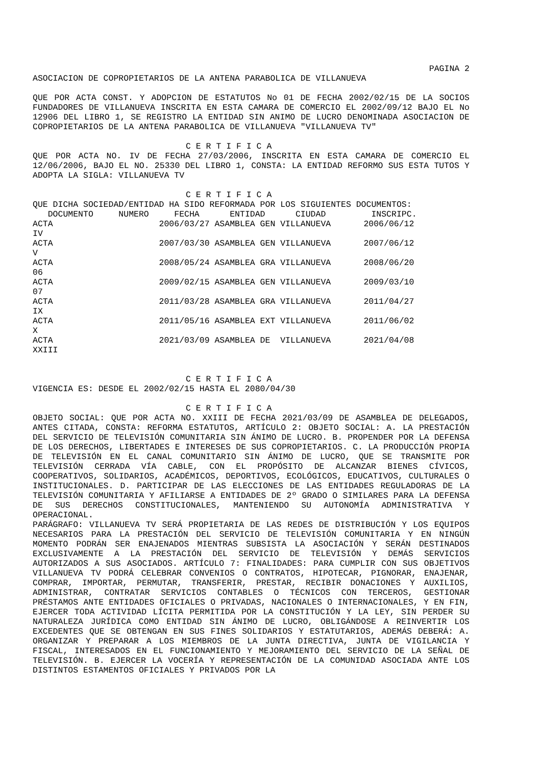PAGINA 2
ASOCIACION DE COPROPIETARIOS DE LA ANTENA PARABOLICA DE VILLANUEVA
QUE POR ACTA CONST. Y ADOPCION DE ESTATUTOS No 01 DE FECHA 2002/02/15 DE LA SOCIOS FUNDADORES DE VILLANUEVA INSCRITA EN ESTA CAMARA DE COMERCIO EL 2002/09/12 BAJO EL No 12906 DEL LIBRO 1, SE REGISTRO LA ENTIDAD SIN ANIMO DE LUCRO DENOMINADA ASOCIACION DE COPROPIETARIOS DE LA ANTENA PARABOLICA DE VILLANUEVA "VILLANUEVA TV"
C E R T I F I C A
QUE POR ACTA NO. IV DE FECHA 27/03/2006, INSCRITA EN ESTA CAMARA DE COMERCIO EL 12/06/2006, BAJO EL NO. 25330 DEL LIBRO 1, CONSTA: LA ENTIDAD REFORMO SUS ESTA TUTOS Y ADOPTA LA SIGLA: VILLANUEVA TV
C E R T I F I C A
QUE DICHA SOCIEDAD/ENTIDAD HA SIDO REFORMADA POR LOS SIGUIENTES DOCUMENTOS:
| DOCUMENTO | NUMERO FECHA ENTIDAD CIUDAD INSCRIPC. | |
| --- | --- | --- |
| ACTA IV | 2006/03/27 ASAMBLEA GEN VILLANUEVA | 2006/06/12 |
| ACTA V | 2007/03/30 ASAMBLEA GEN VILLANUEVA | 2007/06/12 |
| ACTA 06 | 2008/05/24 ASAMBLEA GRA VILLANUEVA | 2008/06/20 |
| ACTA 07 | 2009/02/15 ASAMBLEA GEN VILLANUEVA | 2009/03/10 |
| ACTA IX | 2011/03/28 ASAMBLEA GRA VILLANUEVA | 2011/04/27 |
| ACTA X | 2011/05/16 ASAMBLEA EXT VILLANUEVA | 2011/06/02 |
| ACTA XXIII | 2021/03/09 ASAMBLEA DE VILLANUEVA | 2021/04/08 |
C E R T I F I C A
VIGENCIA ES: DESDE EL 2002/02/15 HASTA EL 2080/04/30
C E R T I F I C A
OBJETO SOCIAL: QUE POR ACTA NO. XXIII DE FECHA 2021/03/09 DE ASAMBLEA DE DELEGADOS, ANTES CITADA, CONSTA: REFORMA ESTATUTOS, ARTÍCULO 2: OBJETO SOCIAL: A. LA PRESTACIÓN DEL SERVICIO DE TELEVISIÓN COMUNITARIA SIN ÁNIMO DE LUCRO. B. PROPENDER POR LA DEFENSA DE LOS DERECHOS, LIBERTADES E INTERESES DE SUS COPROPIETARIOS. C. LA PRODUCCIÓN PROPIA DE TELEVISIÓN EN EL CANAL COMUNITARIO SIN ÁNIMO DE LUCRO, QUE SE TRANSMITE POR TELEVISIÓN CERRADA VÍA CABLE, CON EL PROPÓSITO DE ALCANZAR BIENES CÍVICOS, COOPERATIVOS, SOLIDARIOS, ACADÉMICOS, DEPORTIVOS, ECOLÓGICOS, EDUCATIVOS, CULTURALES O INSTITUCIONALES. D. PARTICIPAR DE LAS ELECCIONES DE LAS ENTIDADES REGULADORAS DE LA TELEVISIÓN COMUNITARIA Y AFILIARSE A ENTIDADES DE 2º GRADO O SIMILARES PARA LA DEFENSA DE SUS DERECHOS CONSTITUCIONALES, MANTENIENDO SU AUTONOMÍA ADMINISTRATIVA Y OPERACIONAL.
PARÁGRAFO: VILLANUEVA TV SERÁ PROPIETARIA DE LAS REDES DE DISTRIBUCIÓN Y LOS EQUIPOS NECESARIOS PARA LA PRESTACIÓN DEL SERVICIO DE TELEVISIÓN COMUNITARIA Y EN NINGÚN MOMENTO PODRÁN SER ENAJENADOS MIENTRAS SUBSISTA LA ASOCIACIÓN Y SERÁN DESTINADOS EXCLUSIVAMENTE A LA PRESTACIÓN DEL SERVICIO DE TELEVISIÓN Y DEMÁS SERVICIOS AUTORIZADOS A SUS ASOCIADOS. ARTÍCULO 7: FINALIDADES: PARA CUMPLIR CON SUS OBJETIVOS VILLANUEVA TV PODRÁ CELEBRAR CONVENIOS O CONTRATOS, HIPOTECAR, PIGNORAR, ENAJENAR, COMPRAR, IMPORTAR, PERMUTAR, TRANSFERIR, PRESTAR, RECIBIR DONACIONES Y AUXILIOS, ADMINISTRAR, CONTRATAR SERVICIOS CONTABLES O TÉCNICOS CON TERCEROS, GESTIONAR PRÉSTAMOS ANTE ENTIDADES OFICIALES O PRIVADAS, NACIONALES O INTERNACIONALES, Y EN FIN, EJERCER TODA ACTIVIDAD LÍCITA PERMITIDA POR LA CONSTITUCIÓN Y LA LEY, SIN PERDER SU NATURALEZA JURÍDICA COMO ENTIDAD SIN ÁNIMO DE LUCRO, OBLIGÁNDOSE A REINVERTIR LOS EXCEDENTES QUE SE OBTENGAN EN SUS FINES SOLIDARIOS Y ESTATUTARIOS, ADEMÁS DEBERÁ: A. ORGANIZAR Y PREPARAR A LOS MIEMBROS DE LA JUNTA DIRECTIVA, JUNTA DE VIGILANCIA Y FISCAL, INTERESADOS EN EL FUNCIONAMIENTO Y MEJORAMIENTO DEL SERVICIO DE LA SEÑAL DE TELEVISIÓN. B. EJERCER LA VOCERÍA Y REPRESENTACIÓN DE LA COMUNIDAD ASOCIADA ANTE LOS DISTINTOS ESTAMENTOS OFICIALES Y PRIVADOS POR LA